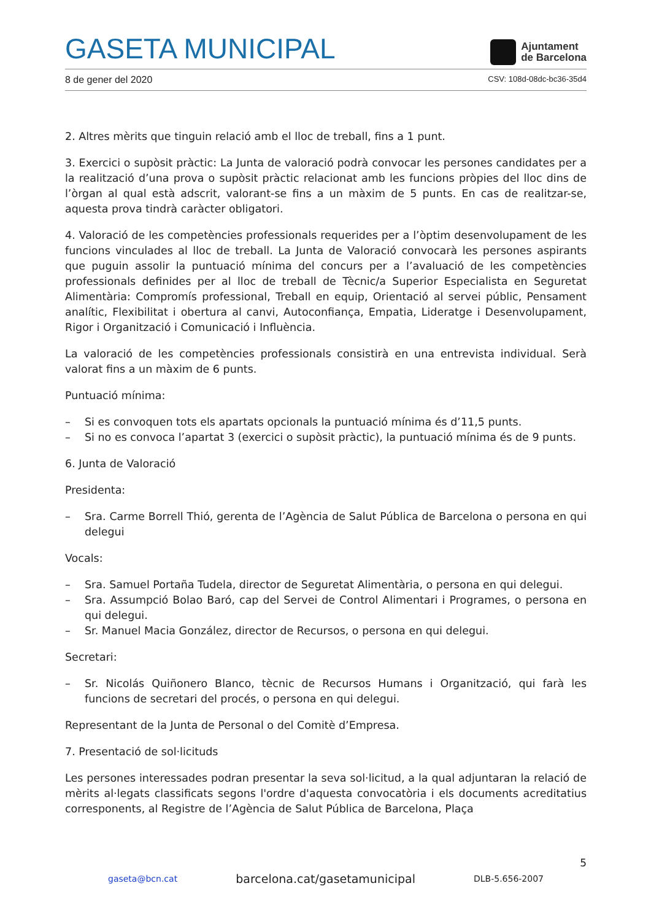GASETA MUNICIPAL
Ajuntament
de Barcelona
8 de gener del 2020 CSV: 108d-08dc-bc36-35d4
2. Altres mèrits que tinguin relació amb el lloc de treball, fins a 1 punt.
3. Exercici o supòsit pràctic: La Junta de valoració podrà convocar les persones candidates per a la realització d’una prova o supòsit pràctic relacionat amb les funcions pròpies del lloc dins de l’òrgan al qual està adscrit, valorant-se fins a un màxim de 5 punts. En cas de realitzar-se, aquesta prova tindrà caràcter obligatori.
4. Valoració de les competències professionals requerides per a l’òptim desenvolupament de les funcions vinculades al lloc de treball. La Junta de Valoració convocarà les persones aspirants que puguin assolir la puntuació mínima del concurs per a l’avaluació de les competències professionals definides per al lloc de treball de Tècnic/a Superior Especialista en Seguretat Alimentària: Compromís professional, Treball en equip, Orientació al servei públic, Pensament analític, Flexibilitat i obertura al canvi, Autoconfiança, Empatia, Lideratge i Desenvolupament, Rigor i Organització i Comunicació i Influència.
La valoració de les competències professionals consistirà en una entrevista individual. Serà valorat fins a un màxim de 6 punts.
Puntuació mínima:
– Si es convoquen tots els apartats opcionals la puntuació mínima és d’11,5 punts.
– Si no es convoca l’apartat 3 (exercici o supòsit pràctic), la puntuació mínima és de 9 punts.
6. Junta de Valoració
Presidenta:
– Sra. Carme Borrell Thió, gerenta de l’Agència de Salut Pública de Barcelona o persona en qui delegui
Vocals:
– Sra. Samuel Portaña Tudela, director de Seguretat Alimentària, o persona en qui delegui.
– Sra. Assumpció Bolao Baró, cap del Servei de Control Alimentari i Programes, o persona en qui delegui.
– Sr. Manuel Macia González, director de Recursos, o persona en qui delegui.
Secretari:
– Sr. Nicolás Quiñonero Blanco, tècnic de Recursos Humans i Organització, qui farà les funcions de secretari del procés, o persona en qui delegui.
Representant de la Junta de Personal o del Comitè d’Empresa.
7. Presentació de sol·licituds
Les persones interessades podran presentar la seva sol·licitud, a la qual adjuntaran la relació de mèrits al·legats classificats segons l'ordre d'aquesta convocatòria i els documents acreditatius corresponents, al Registre de l’Agència de Salut Pública de Barcelona, Plaça
5
gaseta@bcn.cat barcelona.cat/gasetamunicipal DLB-5.656-2007